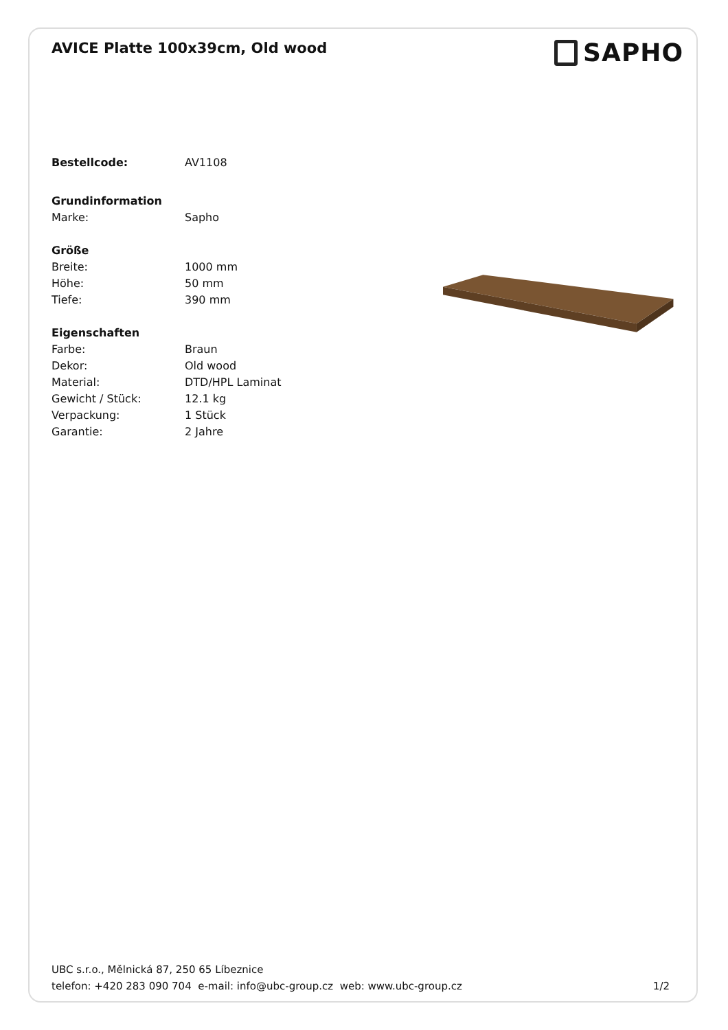AVICE Platte 100x39cm, Old wood
SAPHO
Bestellcode: AV1108
Grundinformation
Marke: Sapho
Größe
Breite: 1000 mm
Höhe: 50 mm
Tiefe: 390 mm
Eigenschaften
Farbe: Braun
Dekor: Old wood
Material: DTD/HPL Laminat
Gewicht / Stück: 12.1 kg
Verpackung: 1 Stück
Garantie: 2 Jahre
UBC s.r.o., Mělnická 87, 250 65 Líbeznice
telefon: +420 283 090 704 e-mail: info@ubc-group.cz web: www.ubc-group.cz 1/2